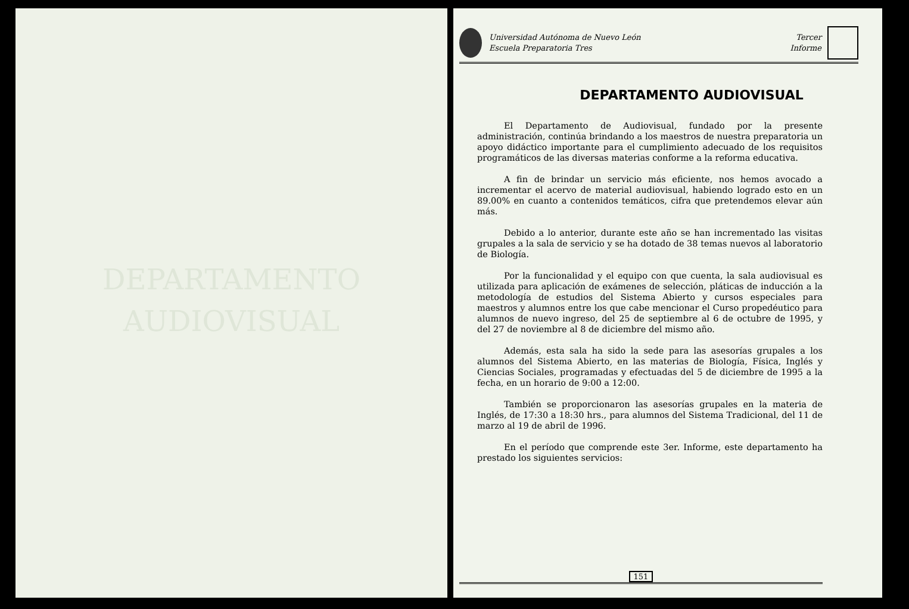DEPARTAMENTO
AUDIOVISUAL
Universidad Autónoma de Nuevo León
Escuela Preparatoria Tres
Tercer
Informe
DEPARTAMENTO AUDIOVISUAL
El Departamento de Audiovisual, fundado por la presente administración, continúa brindando a los maestros de nuestra preparatoria un apoyo didáctico importante para el cumplimiento adecuado de los requisitos programáticos de las diversas materias conforme a la reforma educativa.
A fin de brindar un servicio más eficiente, nos hemos avocado a incrementar el acervo de material audiovisual, habiendo logrado esto en un 89.00% en cuanto a contenidos temáticos, cifra que pretendemos elevar aún más.
Debido a lo anterior, durante este año se han incrementado las visitas grupales a la sala de servicio y se ha dotado de 38 temas nuevos al laboratorio de Biología.
Por la funcionalidad y el equipo con que cuenta, la sala audiovisual es utilizada para aplicación de exámenes de selección, pláticas de inducción a la metodología de estudios del Sistema Abierto y cursos especiales para maestros y alumnos entre los que cabe mencionar el Curso propedéutico para alumnos de nuevo ingreso, del 25 de septiembre al 6 de octubre de 1995, y del 27 de noviembre al 8 de diciembre del mismo año.
Además, esta sala ha sido la sede para las asesorías grupales a los alumnos del Sistema Abierto, en las materias de Biología, Física, Inglés y Ciencias Sociales, programadas y efectuadas del 5 de diciembre de 1995 a la fecha, en un horario de 9:00 a 12:00.
También se proporcionaron las asesorías grupales en la materia de Inglés, de 17:30 a 18:30 hrs., para alumnos del Sistema Tradicional, del 11 de marzo al 19 de abril de 1996.
En el período que comprende este 3er. Informe, este departamento ha prestado los siguientes servicios:
151